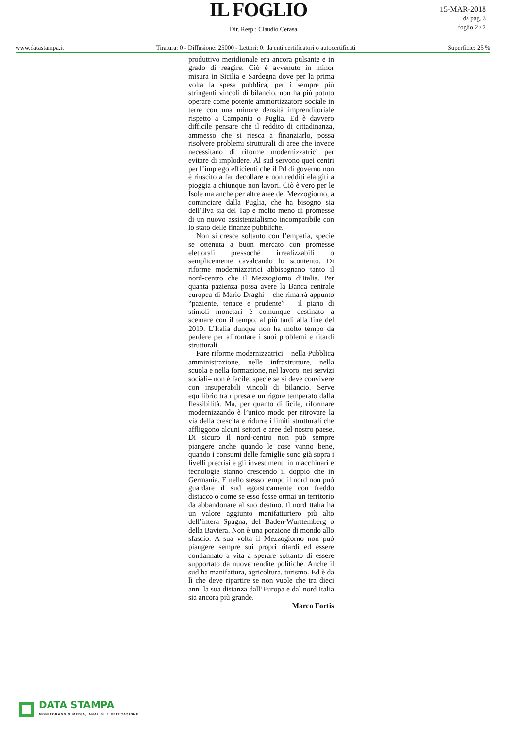IL FOGLIO
Dir. Resp.: Claudio Cerasa
15-MAR-2018
da pag. 3
foglio 2 / 2
www.datastampa.it Tiratura: 0 - Diffusione: 25000 - Lettori: 0: da enti certificatori o autocertificati Superficie: 25 %
produttivo meridionale era ancora pulsante e in grado di reagire. Ciò è avvenuto in minor misura in Sicilia e Sardegna dove per la prima volta la spesa pubblica, per i sempre più stringenti vincoli di bilancio, non ha più potuto operare come potente ammortizzatore sociale in terre con una minore densità imprenditoriale rispetto a Campania o Puglia. Ed è davvero difficile pensare che il reddito di cittadinanza, ammesso che si riesca a finanziarlo, possa risolvere problemi strutturali di aree che invece necessitano di riforme modernizzatrici per evitare di implodere. Al sud servono quei centri per l’impiego efficienti che il Pd di governo non è riuscito a far decollare e non redditi elargiti a pioggia a chiunque non lavori. Ciò è vero per le Isole ma anche per altre aree del Mezzogiorno, a cominciare dalla Puglia, che ha bisogno sia dell’Ilva sia del Tap e molto meno di promesse di un nuovo assistenzialismo incompatibile con lo stato delle finanze pubbliche.
Non si cresce soltanto con l’empatia, specie se ottenuta a buon mercato con promesse elettorali pressoché irrealizzabili o semplicemente cavalcando lo scontento. Di riforme modernizzatrici abbisognano tanto il nord-centro che il Mezzogiorno d’Italia. Per quanta pazienza possa avere la Banca centrale europea di Mario Draghi – che rimarrà appunto “paziente, tenace e prudente” – il piano di stimoli monetari è comunque destinato a scemare con il tempo, al più tardi alla fine del 2019. L’Italia dunque non ha molto tempo da perdere per affrontare i suoi problemi e ritardi strutturali.
Fare riforme modernizzatrici – nella Pubblica amministrazione, nelle infrastrutture, nella scuola e nella formazione, nel lavoro, nei servizi sociali– non è facile, specie se si deve convivere con insuperabili vincoli di bilancio. Serve equilibrio tra ripresa e un rigore temperato dalla flessibilità. Ma, per quanto difficile, riformare modernizzando è l’unico modo per ritrovare la via della crescita e ridurre i limiti strutturali che affliggono alcuni settori e aree del nostro paese. Di sicuro il nord-centro non può sempre piangere anche quando le cose vanno bene, quando i consumi delle famiglie sono già sopra i livelli precrisi e gli investimenti in macchinari e tecnologie stanno crescendo il doppio che in Germania. E nello stesso tempo il nord non può guardare il sud egoisticamente con freddo distacco o come se esso fosse ormai un territorio da abbandonare al suo destino. Il nord Italia ha un valore aggiunto manifatturiero più alto dell’intera Spagna, del Baden-Wurttemberg o della Baviera. Non è una porzione di mondo allo sfascio. A sua volta il Mezzogiorno non può piangere sempre sui propri ritardi ed essere condannato a vita a sperare soltanto di essere supportato da nuove rendite politiche. Anche il sud ha manifattura, agricoltura, turismo. Ed è da lì che deve ripartire se non vuole che tra dieci anni la sua distanza dall’Europa e dal nord Italia sia ancora più grande.
Marco Fortis
DATA STAMPA
MONITORAGGIO MEDIA, ANALISI E REPUTAZIONE